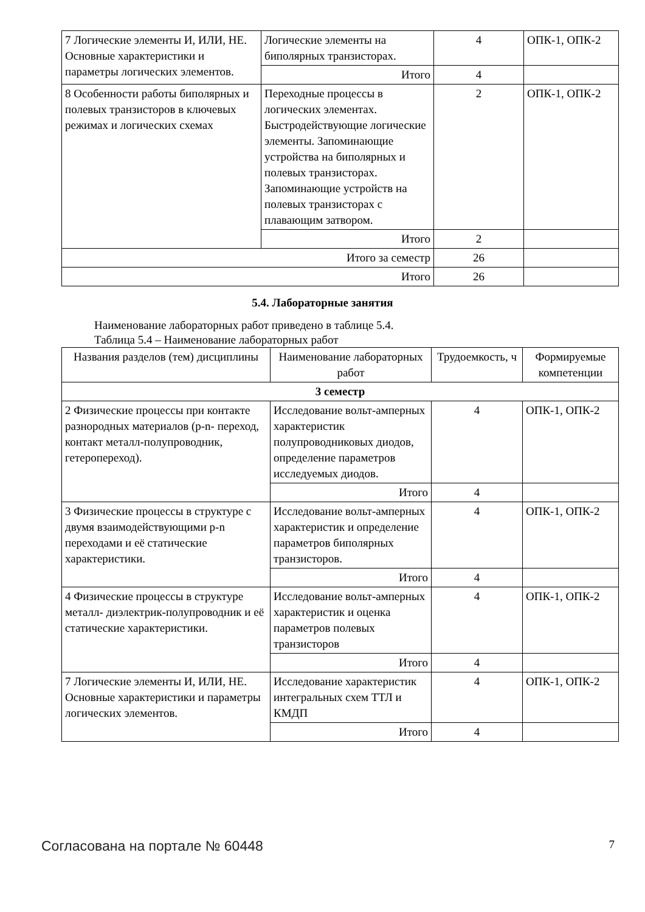| 7 Логические элементы И, ИЛИ, НЕ. Основные характеристики и параметры логических элементов. | Логические элементы на биполярных транзисторах. | 4 | ОПК-1, ОПК-2 |
| | Итого | 4 | |
| 8 Особенности работы биполярных и полевых транзисторов в ключевых режимах и логических схемах | Переходные процессы в логических элементах. Быстродействующие логические элементы. Запоминающие устройства на биполярных и полевых транзисторах. Запоминающие устройств на полевых транзисторах с плавающим затвором. | 2 | ОПК-1, ОПК-2 |
| | Итого | 2 | |
| Итого за семестр | | 26 | |
| Итого | | 26 | |
5.4. Лабораторные занятия
Наименование лабораторных работ приведено в таблице 5.4.
Таблица 5.4 – Наименование лабораторных работ
| Названия разделов (тем) дисциплины | Наименование лабораторных работ | Трудоемкость, ч | Формируемые компетенции |
| --- | --- | --- | --- |
| 3 семестр | | | |
| 2 Физические процессы при контакте разнородных материалов (p-n- переход, контакт металл-полупроводник, гетеропереход). | Исследование вольт-амперных характеристик полупроводниковых диодов, определение параметров исследуемых диодов. | 4 | ОПК-1, ОПК-2 |
| | Итого | 4 | |
| 3 Физические процессы в структуре с двумя взаимодействующими p-n переходами и её статические характеристики. | Исследование вольт-амперных характеристик и определение параметров биполярных транзисторов. | 4 | ОПК-1, ОПК-2 |
| | Итого | 4 | |
| 4 Физические процессы в структуре металл- диэлектрик-полупроводник и её статические характеристики. | Исследование вольт-амперных характеристик и оценка параметров полевых транзисторов | 4 | ОПК-1, ОПК-2 |
| | Итого | 4 | |
| 7 Логические элементы И, ИЛИ, НЕ. Основные характеристики и параметры логических элементов. | Исследование характеристик интегральных схем ТТЛ и КМДП | 4 | ОПК-1, ОПК-2 |
| | Итого | 4 | |
Согласована на портале № 60448 7